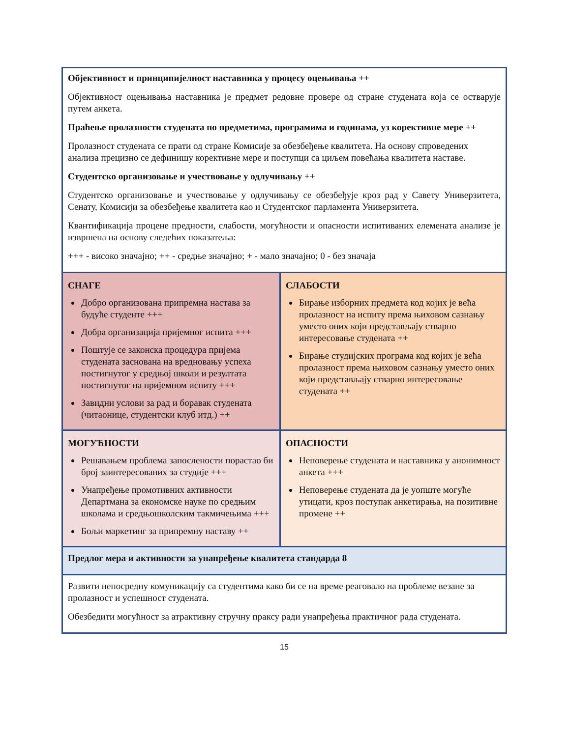| Објективност и принципијелност наставника у процесу оцењивања ++ Објективност оцењивања наставника је предмет редовне провере од стране студената која се остварује путем анкета. Праћење пролазности студената по предметима, програмима и годинама, уз корективне мере ++ Пролазност студената се прати од стране Комисије за обезбеђење квалитета. На основу спроведених анализа прецизно се дефинишу корективне мере и поступци са циљем повећања квалитета наставе. Студентско организовање и учествовање у одлучивању ++ Студентско организовање и учествовање у одлучивању се обезбеђује кроз рад у Савету Универзитета, Сенату, Комисији за обезбеђење квалитета као и Студентског парламента Универзитета. Квантификација процене предности, слабости, могућности и опасности испитиваних елемената анализе је извршена на основу следећих показатеља: +++ - високо значајно; ++ - средње значајно; + - мало значајно; 0 - без значаја | |
| СНАГЕ Добро организована припремна настава за будуће студенте +++ Добра организација пријемног испита +++ Поштује се законска процедура пријема студената заснована на вредновању успеха постигнутог у средњој школи и резултата постигнутог на пријемном испиту +++ Завидни услови за рад и боравак студената (читаонице, студентски клуб итд.) ++ | СЛАБОСТИ Бирање изборних предмета код којих је већа пролазност на испиту према њиховом сазнању уместо оних који представљају стварно интересовање студената ++ Бирање студијских програма код којих је већа пролазност према њиховом сазнању уместо оних који представљају стварно интересовање студената ++ |
| МОГУЋНОСТИ Решавањем проблема запослености порастао би број заинтересованих за студије +++ Унапређење промотивних активности Департмана за економске науке по средњим школама и средњошколским такмичењима +++ Бољи маркетинг за припремну наставу ++ | ОПАСНОСТИ Неповерење студената и наставника у анонимност анкета +++ Неповерење студената да је уопште могуће утицати, кроз поступак анкетирања, на позитивне промене ++ |
| Предлог мера и активности за унапређење квалитета стандарда 8 | |
| Развити непосредну комуникацију са студентима како би се на време реаговало на проблеме везане за пролазност и успешност студената. Обезбедити могућност за атрактивну стручну праксу ради унапређења практичног рада студената. | |
15